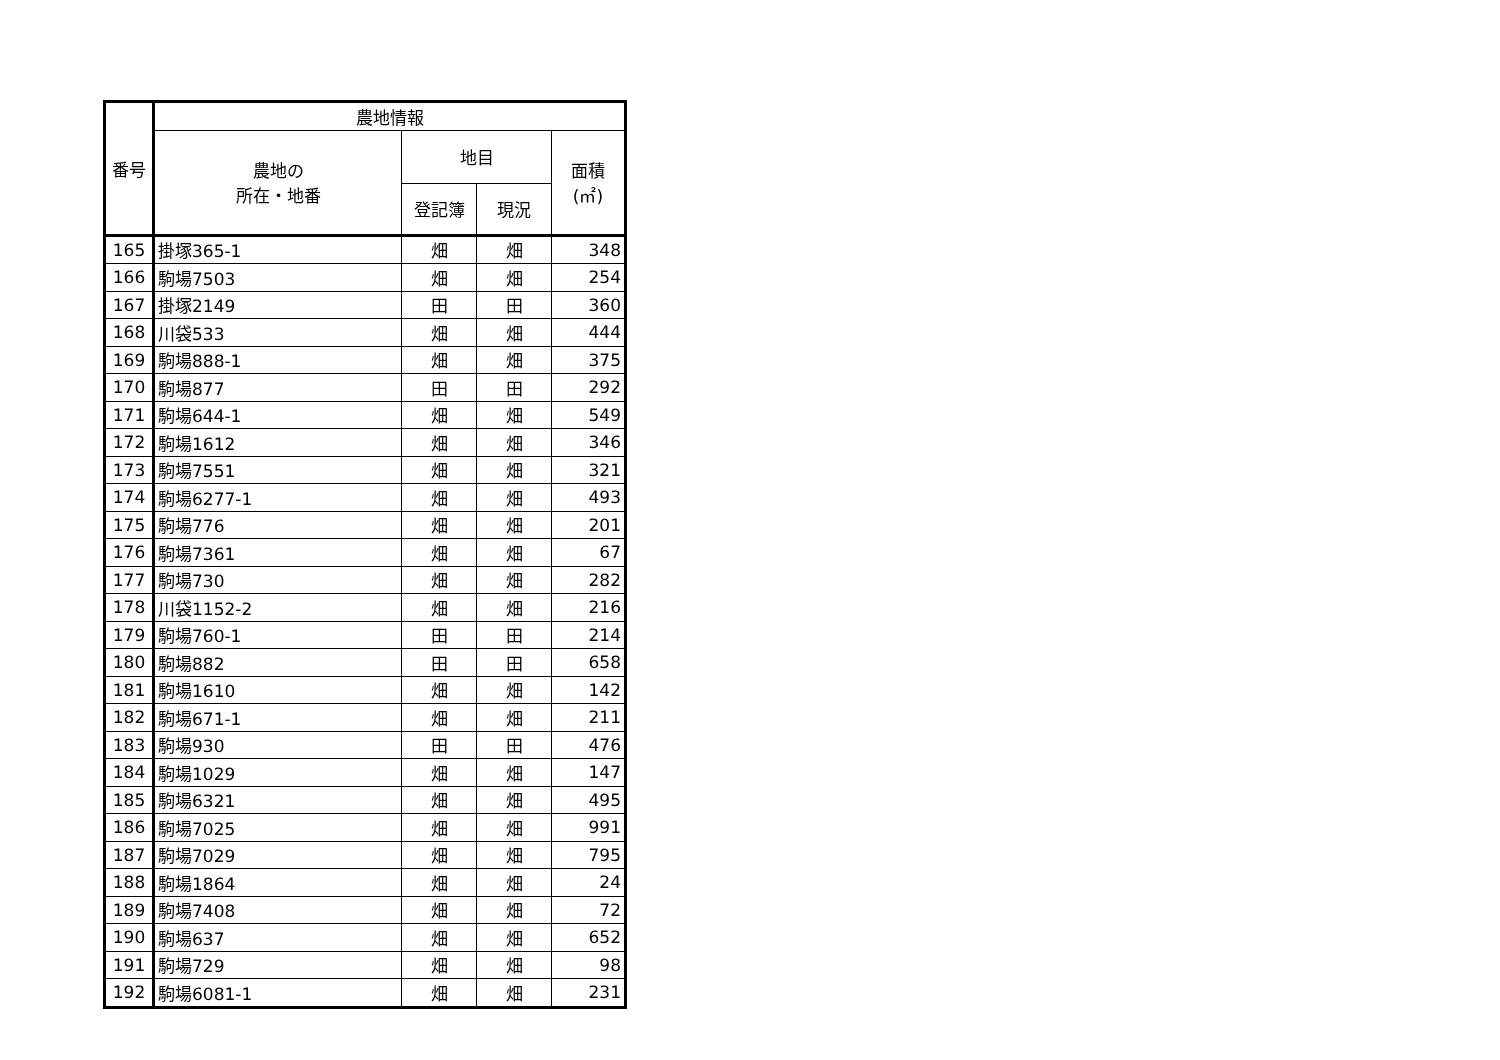| 番号 | 農地情報 | | | |
| --- | --- | --- | --- | --- |
| | 農地の 所在・地番 | 地目 | | 面積 (㎡) |
| | | 登記簿 | 現況 | |
| 165 | 掛塚365-1 | 畑 | 畑 | 348 |
| 166 | 駒場7503 | 畑 | 畑 | 254 |
| 167 | 掛塚2149 | 田 | 田 | 360 |
| 168 | 川袋533 | 畑 | 畑 | 444 |
| 169 | 駒場888-1 | 畑 | 畑 | 375 |
| 170 | 駒場877 | 田 | 田 | 292 |
| 171 | 駒場644-1 | 畑 | 畑 | 549 |
| 172 | 駒場1612 | 畑 | 畑 | 346 |
| 173 | 駒場7551 | 畑 | 畑 | 321 |
| 174 | 駒場6277-1 | 畑 | 畑 | 493 |
| 175 | 駒場776 | 畑 | 畑 | 201 |
| 176 | 駒場7361 | 畑 | 畑 | 67 |
| 177 | 駒場730 | 畑 | 畑 | 282 |
| 178 | 川袋1152-2 | 畑 | 畑 | 216 |
| 179 | 駒場760-1 | 田 | 田 | 214 |
| 180 | 駒場882 | 田 | 田 | 658 |
| 181 | 駒場1610 | 畑 | 畑 | 142 |
| 182 | 駒場671-1 | 畑 | 畑 | 211 |
| 183 | 駒場930 | 田 | 田 | 476 |
| 184 | 駒場1029 | 畑 | 畑 | 147 |
| 185 | 駒場6321 | 畑 | 畑 | 495 |
| 186 | 駒場7025 | 畑 | 畑 | 991 |
| 187 | 駒場7029 | 畑 | 畑 | 795 |
| 188 | 駒場1864 | 畑 | 畑 | 24 |
| 189 | 駒場7408 | 畑 | 畑 | 72 |
| 190 | 駒場637 | 畑 | 畑 | 652 |
| 191 | 駒場729 | 畑 | 畑 | 98 |
| 192 | 駒場6081-1 | 畑 | 畑 | 231 |